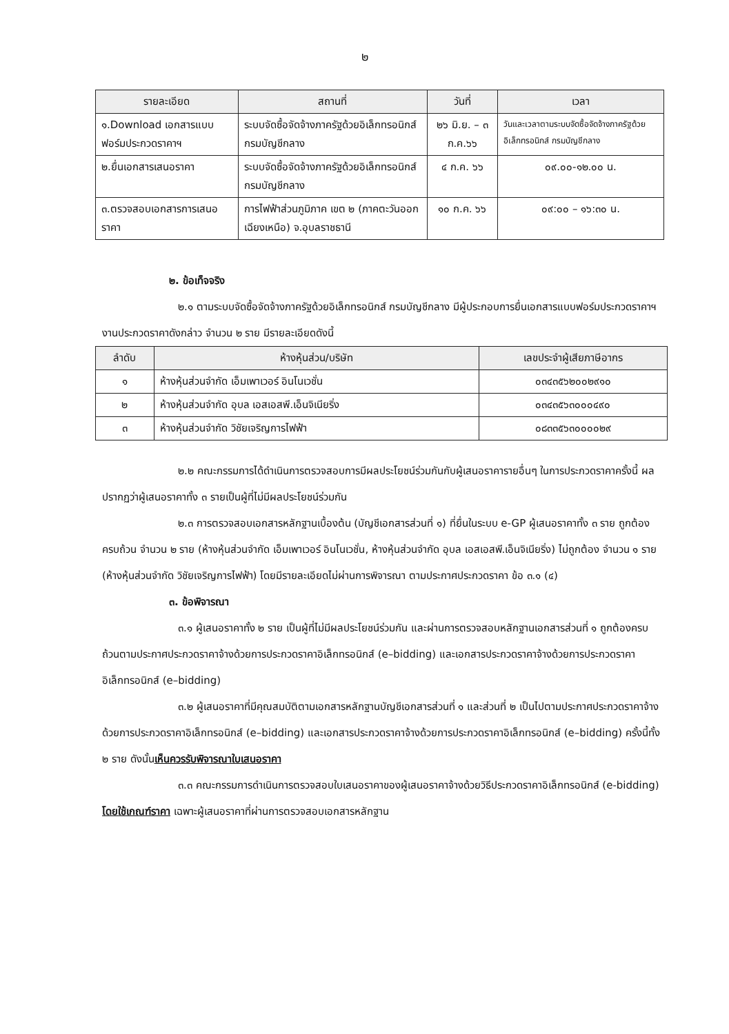๒
| รายละเอียด | สถานที่ | วันที่ | เวลา |
| --- | --- | --- | --- |
| ๑.Download เอกสารแบบฟอร์มประกวดราคาฯ | ระบบจัดซื้อจัดจ้างภาครัฐด้วยอิเล็กทรอนิกส์ กรมบัญชีกลาง | ๒๖ มิ.ย. – ๓ ก.ค.๖๖ | วันและเวลาตามระบบจัดซื้อจัดจ้างภาครัฐด้วยอิเล็กทรอนิกส์ กรมบัญชีกลาง |
| ๒.ยื่นเอกสารเสนอราคา | ระบบจัดซื้อจัดจ้างภาครัฐด้วยอิเล็กทรอนิกส์ กรมบัญชีกลาง | ๔ ก.ค. ๖๖ | ๐๙.๐๐-๑๒.๐๐ น. |
| ๓.ตรวจสอบเอกสารการเสนอราคา | การไฟฟ้าส่วนภูมิภาค เขต ๒ (ภาคตะวันออกเฉียงเหนือ) จ.อุบลราชธานี | ๑๐ ก.ค. ๖๖ | ๐๙:๐๐ – ๑๖:๓๐ น. |
๒. ข้อเท็จจริง
๒.๑ ตามระบบจัดซื้อจัดจ้างภาครัฐด้วยอิเล็กทรอนิกส์ กรมบัญชีกลาง มีผู้ประกอบการยื่นเอกสารแบบฟอร์มประกวดราคาฯ งานประกวดราคาดังกล่าว จำนวน ๒ ราย มีรายละเอียดดังนี้
| ลำดับ | ห้างหุ้นส่วน/บริษัท | เลขประจำผู้เสียภาษีอากร |
| --- | --- | --- |
| ๑ | ห้างหุ้นส่วนจำกัด เอ็มเพาเวอร์ อินโนเวชั่น | ๐๓๔๓๕๖๒๐๐๒๙๑๐ |
| ๒ | ห้างหุ้นส่วนจำกัด อุบล เอสเอสพี.เอ็นจิเนียริ่ง | ๐๓๔๓๕๖๓๐๐๐๔๙๐ |
| ๓ | ห้างหุ้นส่วนจำกัด วิชัยเจริญการไฟฟ้า | ๐๘๓๓๕๖๓๐๐๐๐๒๙ |
๒.๒ คณะกรรมการได้ดำเนินการตรวจสอบการมีผลประโยชน์ร่วมกันกับผู้เสนอราคารายอื่นๆ ในการประกวดราคาครั้งนี้ ผลปรากฏว่าผู้เสนอราคาทั้ง ๓ รายเป็นผู้ที่ไม่มีผลประโยชน์ร่วมกัน
๒.๓ การตรวจสอบเอกสารหลักฐานเบื้องต้น (บัญชีเอกสารส่วนที่ ๑) ที่ยื่นในระบบ e-GP ผู้เสนอราคาทั้ง ๓ ราย ถูกต้องครบถ้วน จำนวน ๒ ราย (ห้างหุ้นส่วนจำกัด เอ็มเพาเวอร์ อินโนเวชั่น, ห้างหุ้นส่วนจำกัด อุบล เอสเอสพี.เอ็นจิเนียริ่ง) ไม่ถูกต้อง จำนวน ๑ ราย (ห้างหุ้นส่วนจำกัด วิชัยเจริญการไฟฟ้า) โดยมีรายละเอียดไม่ผ่านการพิจารณา ตามประกาศประกวดราคา ข้อ ๓.๑ (๔)
๓. ข้อพิจารณา
๓.๑ ผู้เสนอราคาทั้ง ๒ ราย เป็นผู้ที่ไม่มีผลประโยชน์ร่วมกัน และผ่านการตรวจสอบหลักฐานเอกสารส่วนที่ ๑ ถูกต้องครบถ้วนตามประกาศประกวดราคาจ้างด้วยการประกวดราคาอิเล็กทรอนิกส์ (e–bidding) และเอกสารประกวดราคาจ้างด้วยการประกวดราคาอิเล็กทรอนิกส์ (e–bidding)
๓.๒ ผู้เสนอราคาที่มีคุณสมบัติตามเอกสารหลักฐานบัญชีเอกสารส่วนที่ ๑ และส่วนที่ ๒ เป็นไปตามประกาศประกวดราคาจ้างด้วยการประกวดราคาอิเล็กทรอนิกส์ (e–bidding) และเอกสารประกวดราคาจ้างด้วยการประกวดราคาอิเล็กทรอนิกส์ (e–bidding) ครั้งนี้ทั้ง ๒ ราย ดังนั้นเห็นควรรับพิจารณาใบเสนอราคา
๓.๓ คณะกรรมการดำเนินการตรวจสอบใบเสนอราคาของผู้เสนอราคาจ้างด้วยวิธีประกวดราคาอิเล็กทรอนิกส์ (e-bidding) โดยใช้เกณฑ์ราคา เฉพาะผู้เสนอราคาที่ผ่านการตรวจสอบเอกสารหลักฐาน